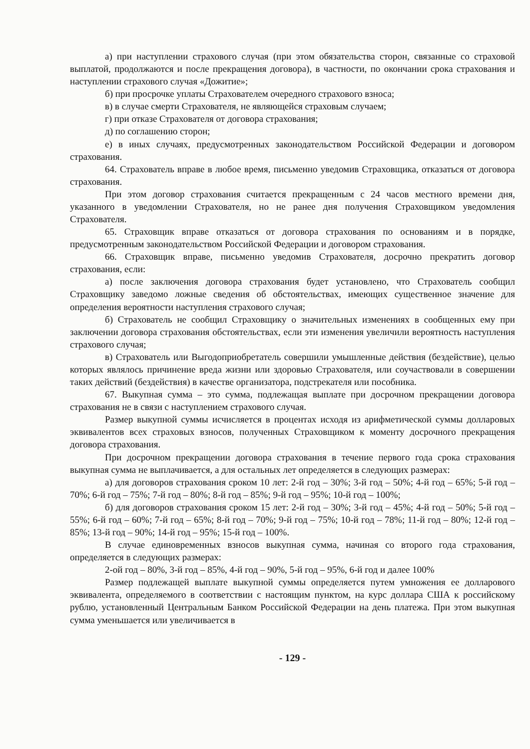а) при наступлении страхового случая (при этом обязательства сторон, связанные со страховой выплатой, продолжаются и после прекращения договора), в частности, по окончании срока страхования и наступлении страхового случая «Дожитие»;
б) при просрочке уплаты Страхователем очередного страхового взноса;
в) в случае смерти Страхователя, не являющейся страховым случаем;
г) при отказе Страхователя от договора страхования;
д) по соглашению сторон;
е) в иных случаях, предусмотренных законодательством Российской Федерации и договором страхования.
64. Страхователь вправе в любое время, письменно уведомив Страховщика, отказаться от договора страхования.
При этом договор страхования считается прекращенным с 24 часов местного времени дня, указанного в уведомлении Страхователя, но не ранее дня получения Страховщиком уведомления Страхователя.
65. Страховщик вправе отказаться от договора страхования по основаниям и в порядке, предусмотренным законодательством Российской Федерации и договором страхования.
66. Страховщик вправе, письменно уведомив Страхователя, досрочно прекратить договор страхования, если:
а) после заключения договора страхования будет установлено, что Страхователь сообщил Страховщику заведомо ложные сведения об обстоятельствах, имеющих существенное значение для определения вероятности наступления страхового случая;
б) Страхователь не сообщил Страховщику о значительных изменениях в сообщенных ему при заключении договора страхования обстоятельствах, если эти изменения увеличили вероятность наступления страхового случая;
в) Страхователь или Выгодоприобретатель совершили умышленные действия (бездействие), целью которых являлось причинение вреда жизни или здоровью Страхователя, или соучаствовали в совершении таких действий (бездействия) в качестве организатора, подстрекателя или пособника.
67. Выкупная сумма – это сумма, подлежащая выплате при досрочном прекращении договора страхования не в связи с наступлением страхового случая.
Размер выкупной суммы исчисляется в процентах исходя из арифметической суммы долларовых эквивалентов всех страховых взносов, полученных Страховщиком к моменту досрочного прекращения договора страхования.
При досрочном прекращении договора страхования в течение первого года срока страхования выкупная сумма не выплачивается, а для остальных лет определяется в следующих размерах:
а) для договоров страхования сроком 10 лет: 2-й год – 30%; 3-й год – 50%; 4-й год – 65%; 5-й год – 70%; 6-й год – 75%; 7-й год – 80%; 8-й год – 85%; 9-й год – 95%; 10-й год – 100%;
б) для договоров страхования сроком 15 лет: 2-й год – 30%; 3-й год – 45%; 4-й год – 50%; 5-й год – 55%; 6-й год – 60%; 7-й год – 65%; 8-й год – 70%; 9-й год – 75%; 10-й год – 78%; 11-й год – 80%; 12-й год – 85%; 13-й год – 90%; 14-й год – 95%; 15-й год – 100%.
В случае единовременных взносов выкупная сумма, начиная со второго года страхования, определяется в следующих размерах:
2-ой год – 80%, 3-й год – 85%, 4-й год – 90%, 5-й год – 95%, 6-й год и далее 100%
Размер подлежащей выплате выкупной суммы определяется путем умножения ее долларового эквивалента, определяемого в соответствии с настоящим пунктом, на курс доллара США к российскому рублю, установленный Центральным Банком Российской Федерации на день платежа. При этом выкупная сумма уменьшается или увеличивается в
- 129 -